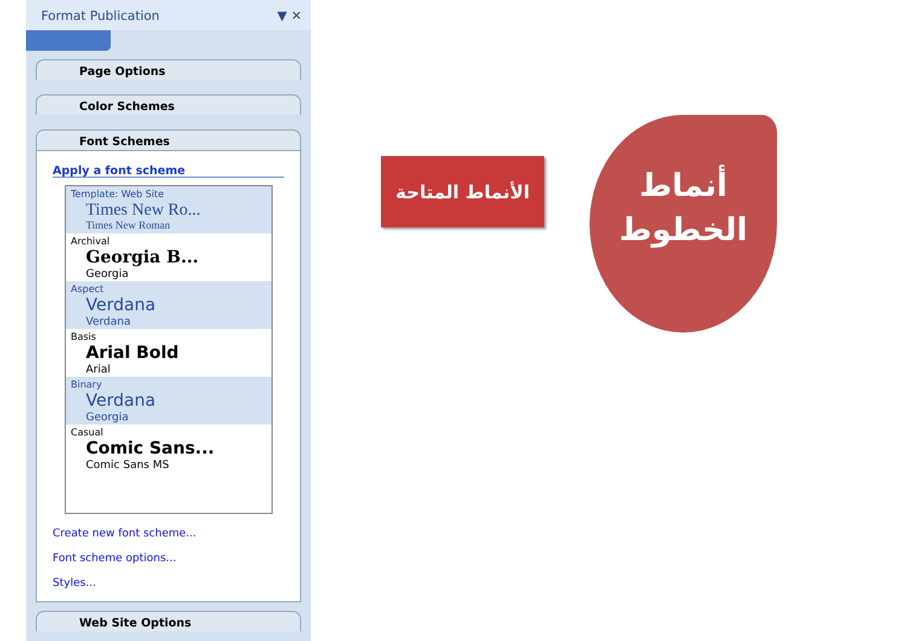Format Publication ▼ ✕
Page Options
Color Schemes
Font Schemes
Apply a font scheme
Template: Web Site
Times New Ro...
Times New Roman
Archival
Georgia B...
Georgia
Aspect
Verdana
Verdana
Basis
Arial Bold
Arial
Binary
Verdana
Georgia
Casual
Comic Sans...
Comic Sans MS
Create new font scheme...
Font scheme options...
Styles...
Web Site Options
الأنماط المتاحة
أنماط
الخطوط